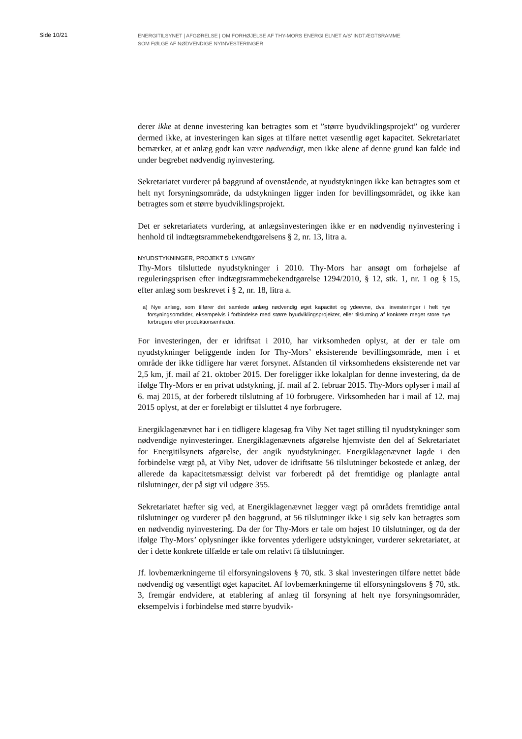Side 10/21
ENERGITILSYNET | AFGØRELSE | OM FORHØJELSE AF THY-MORS ENERGI ELNET A/S’ INDTÆGTSRAMME
SOM FØLGE AF NØDVENDIGE NYINVESTERINGER
derer ikke at denne investering kan betragtes som et ”større byudviklingsprojekt” og vurderer dermed ikke, at investeringen kan siges at tilføre nettet væsentlig øget kapacitet. Sekretariatet bemærker, at et anlæg godt kan være nødvendigt, men ikke alene af denne grund kan falde ind under begrebet nødvendig nyinvestering.
Sekretariatet vurderer på baggrund af ovenstående, at nyudstykningen ikke kan betragtes som et helt nyt forsyningsområde, da udstykningen ligger inden for bevillingsområdet, og ikke kan betragtes som et større byudviklingsprojekt.
Det er sekretariatets vurdering, at anlægsinvesteringen ikke er en nødvendig nyinvestering i henhold til indtægtsrammebekendtgørelsens § 2, nr. 13, litra a.
NYUDSTYKNINGER, PROJEKT 5: LYNGBY
Thy-Mors tilsluttede nyudstykninger i 2010. Thy-Mors har ansøgt om forhøjelse af reguleringsprisen efter indtægtsrammebekendtgørelse 1294/2010, § 12, stk. 1, nr. 1 og § 15, efter anlæg som beskrevet i § 2, nr. 18, litra a.
a) Nye anlæg, som tilfører det samlede anlæg nødvendig øget kapacitet og ydeevne, dvs. investeringer i helt nye forsyningsområder, eksempelvis i forbindelse med større byudviklingsprojekter, eller tilslutning af konkrete meget store nye forbrugere eller produktionsenheder.
For investeringen, der er idriftsat i 2010, har virksomheden oplyst, at der er tale om nyudstykninger beliggende inden for Thy-Mors’ eksisterende bevillingsområde, men i et område der ikke tidligere har været forsynet. Afstanden til virksomhedens eksisterende net var 2,5 km, jf. mail af 21. oktober 2015. Der foreligger ikke lokalplan for denne investering, da de ifølge Thy-Mors er en privat udstykning, jf. mail af 2. februar 2015. Thy-Mors oplyser i mail af 6. maj 2015, at der forberedt tilslutning af 10 forbrugere. Virksomheden har i mail af 12. maj 2015 oplyst, at der er foreløbigt er tilsluttet 4 nye forbrugere.
Energiklagenævnet har i en tidligere klagesag fra Viby Net taget stilling til nyudstykninger som nødvendige nyinvesteringer. Energiklagenævnets afgørelse hjemviste den del af Sekretariatet for Energitilsynets afgørelse, der angik nyudstykninger. Energiklagenævnet lagde i den forbindelse vægt på, at Viby Net, udover de idriftsatte 56 tilslutninger bekostede et anlæg, der allerede da kapacitetsmæssigt delvist var forberedt på det fremtidige og planlagte antal tilslutninger, der på sigt vil udgøre 355.
Sekretariatet hæfter sig ved, at Energiklagenævnet lægger vægt på områdets fremtidige antal tilslutninger og vurderer på den baggrund, at 56 tilslutninger ikke i sig selv kan betragtes som en nødvendig nyinvestering. Da der for Thy-Mors er tale om højest 10 tilslutninger, og da der ifølge Thy-Mors’ oplysninger ikke forventes yderligere udstykninger, vurderer sekretariatet, at der i dette konkrete tilfælde er tale om relativt få tilslutninger.
Jf. lovbemærkningerne til elforsyningslovens § 70, stk. 3 skal investeringen tilføre nettet både nødvendig og væsentligt øget kapacitet. Af lovbemærkningerne til elforsyningslovens § 70, stk. 3, fremgår endvidere, at etablering af anlæg til forsyning af helt nye forsyningsområder, eksempelvis i forbindelse med større byudvik-